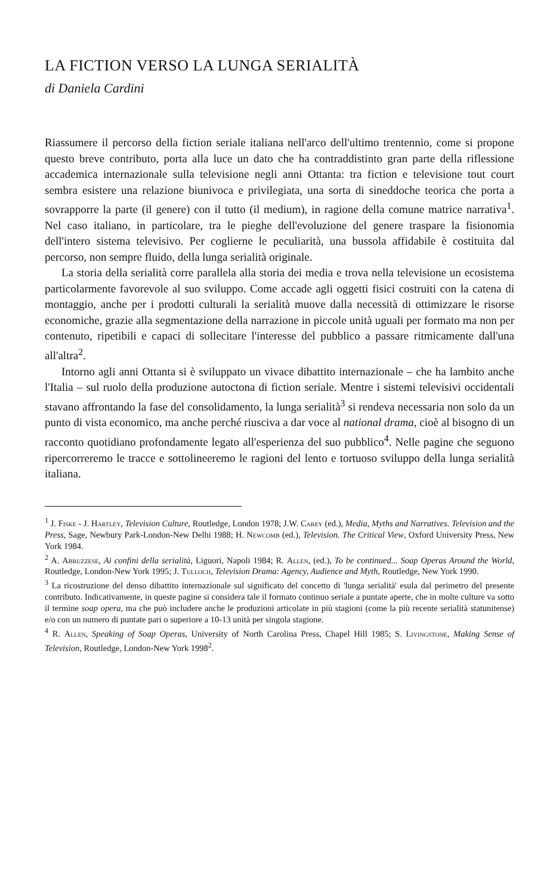LA FICTION VERSO LA LUNGA SERIALITÀ
di Daniela Cardini
Riassumere il percorso della fiction seriale italiana nell'arco dell'ultimo trentennio, come si propone questo breve contributo, porta alla luce un dato che ha contraddistinto gran parte della riflessione accademica internazionale sulla televisione negli anni Ottanta: tra fiction e televisione tout court sembra esistere una relazione biunivoca e privilegiata, una sorta di sineddoche teorica che porta a sovrapporre la parte (il genere) con il tutto (il medium), in ragione della comune matrice narrativa<sup>1</sup>. Nel caso italiano, in particolare, tra le pieghe dell'evoluzione del genere traspare la fisionomia dell'intero sistema televisivo. Per coglierne le peculiarità, una bussola affidabile è costituita dal percorso, non sempre fluido, della lunga serialità originale.
La storia della serialità corre parallela alla storia dei media e trova nella televisione un ecosistema particolarmente favorevole al suo sviluppo. Come accade agli oggetti fisici costruiti con la catena di montaggio, anche per i prodotti culturali la serialità muove dalla necessità di ottimizzare le risorse economiche, grazie alla segmentazione della narrazione in piccole unità uguali per formato ma non per contenuto, ripetibili e capaci di sollecitare l'interesse del pubblico a passare ritmicamente dall'una all'altra<sup>2</sup>.
Intorno agli anni Ottanta si è sviluppato un vivace dibattito internazionale – che ha lambito anche l'Italia – sul ruolo della produzione autoctona di fiction seriale. Mentre i sistemi televisivi occidentali stavano affrontando la fase del consolidamento, la lunga serialità<sup>3</sup> si rendeva necessaria non solo da un punto di vista economico, ma anche perché riusciva a dar voce al national drama, cioè al bisogno di un racconto quotidiano profondamente legato all'esperienza del suo pubblico<sup>4</sup>. Nelle pagine che seguono ripercorreremo le tracce e sottolineeremo le ragioni del lento e tortuoso sviluppo della lunga serialità italiana.
<sup>1</sup> J. Fiske - J. Hartley, Television Culture, Routledge, London 1978; J.W. Carey (ed.), Media, Myths and Narratives. Television and the Press, Sage, Newbury Park-London-New Delhi 1988; H. Newcomb (ed.), Television. The Critical View, Oxford University Press, New York 1984.
<sup>2</sup> A. Abruzzese, Ai confini della serialità, Liguori, Napoli 1984; R. Allen, (ed.), To be continued... Soap Operas Around the World, Routledge, London-New York 1995; J. Tulloch, Television Drama: Agency, Audience and Myth, Routledge, New York 1990.
<sup>3</sup> La ricostruzione del denso dibattito internazionale sul significato del concetto di 'lunga serialità' esula dal perimetro del presente contributo. Indicativamente, in queste pagine si considera tale il formato continuo seriale a puntate aperte, che in molte culture va sotto il termine soap opera, ma che può includere anche le produzioni articolate in più stagioni (come la più recente serialità statunitense) e/o con un numero di puntate pari o superiore a 10-13 unità per singola stagione.
<sup>4</sup> R. Allen, Speaking of Soap Operas, University of North Carolina Press, Chapel Hill 1985; S. Livingstone, Making Sense of Television, Routledge, London-New York 1998<sup>2</sup>.